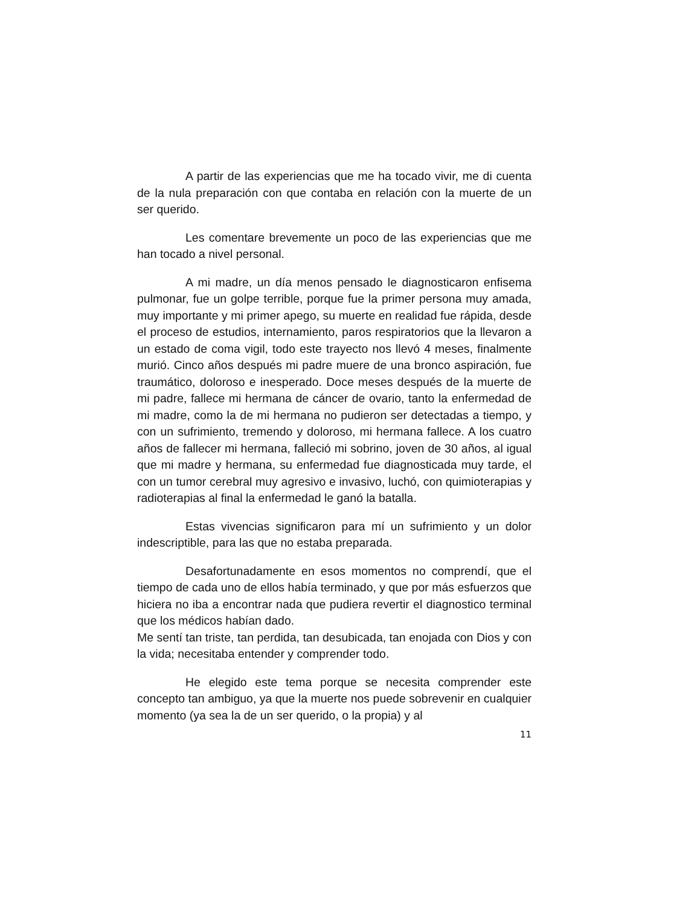A partir de las experiencias que me ha tocado vivir, me di cuenta de la nula preparación con que contaba en relación con la muerte de un ser querido.
Les comentare brevemente un poco de las experiencias que me han tocado a nivel personal.
A mi madre, un día menos pensado le diagnosticaron enfisema pulmonar, fue un golpe terrible, porque fue la primer persona muy amada, muy importante y mi primer apego, su muerte en realidad fue rápida, desde el proceso de estudios, internamiento, paros respiratorios que la llevaron a un estado de coma vigil, todo este trayecto nos llevó 4 meses, finalmente murió. Cinco años después mi padre muere de una bronco aspiración, fue traumático, doloroso e inesperado. Doce meses después de la muerte de mi padre, fallece mi hermana de cáncer de ovario, tanto la enfermedad de mi madre, como la de mi hermana no pudieron ser detectadas a tiempo, y con un sufrimiento, tremendo y doloroso, mi hermana fallece. A los cuatro años de fallecer mi hermana, falleció mi sobrino, joven de 30 años, al igual que mi madre y hermana, su enfermedad fue diagnosticada muy tarde, el con un tumor cerebral muy agresivo e invasivo, luchó, con quimioterapias y radioterapias al final la enfermedad le ganó la batalla.
Estas vivencias significaron para mí un sufrimiento y un dolor indescriptible, para las que no estaba preparada.
Desafortunadamente en esos momentos no comprendí, que el tiempo de cada uno de ellos había terminado, y que por más esfuerzos que hiciera no iba a encontrar nada que pudiera revertir el diagnostico terminal que los médicos habían dado.
Me sentí tan triste, tan perdida, tan desubicada, tan enojada con Dios y con la vida; necesitaba entender y comprender todo.
He elegido este tema porque se necesita comprender este concepto tan ambiguo, ya que la muerte nos puede sobrevenir en cualquier momento (ya sea la de un ser querido, o la propia) y al
11